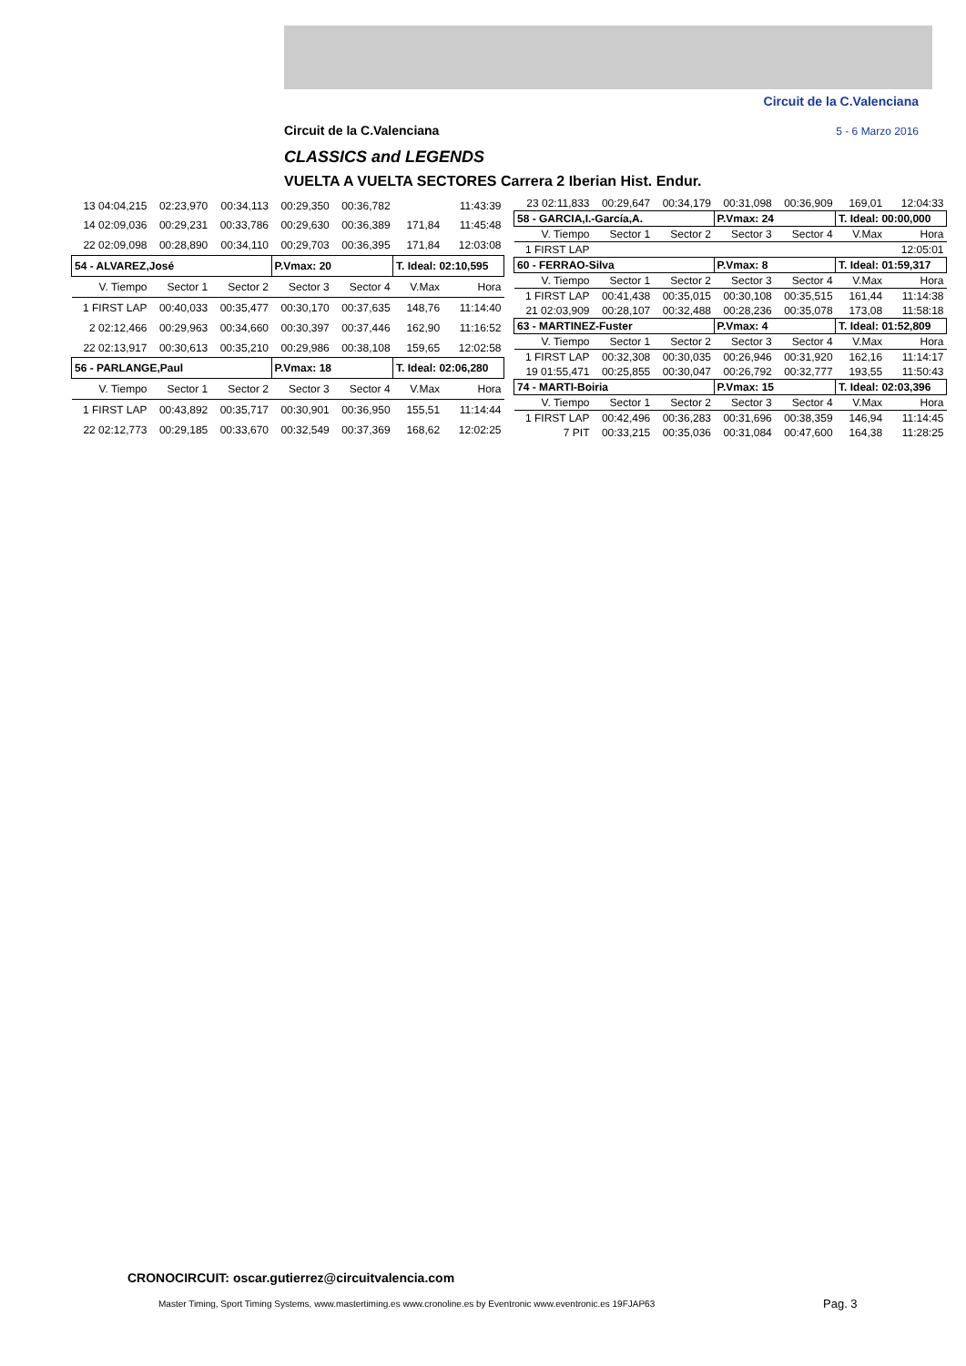Circuit de la C.Valenciana
Circuit de la C.Valenciana 5 - 6 Marzo 2016
CLASSICS and LEGENDS
VUELTA A VUELTA SECTORES Carrera 2 Iberian Hist. Endur.
| 13 04:04,215 | 02:23,970 | 00:34,113 | 00:29,350 | 00:36,782 | | 11:43:39 |
| 14 02:09,036 | 00:29,231 | 00:33,786 | 00:29,630 | 00:36,389 | 171,84 | 11:45:48 |
| 22 02:09,098 | 00:28,890 | 00:34,110 | 00:29,703 | 00:36,395 | 171,84 | 12:03:08 |
| 54 - ALVAREZ,José | | | P.Vmax: 20 | | T. Ideal: 02:10,595 | |
| V. Tiempo | Sector 1 | Sector 2 | Sector 3 | Sector 4 | V.Max | Hora |
| 1 FIRST LAP | 00:40,033 | 00:35,477 | 00:30,170 | 00:37,635 | 148,76 | 11:14:40 |
| 2 02:12,466 | 00:29,963 | 00:34,660 | 00:30,397 | 00:37,446 | 162,90 | 11:16:52 |
| 22 02:13,917 | 00:30,613 | 00:35,210 | 00:29,986 | 00:38,108 | 159,65 | 12:02:58 |
| 56 - PARLANGE,Paul | | | P.Vmax: 18 | | T. Ideal: 02:06,280 | |
| V. Tiempo | Sector 1 | Sector 2 | Sector 3 | Sector 4 | V.Max | Hora |
| 1 FIRST LAP | 00:43,892 | 00:35,717 | 00:30,901 | 00:36,950 | 155,51 | 11:14:44 |
| 22 02:12,773 | 00:29,185 | 00:33,670 | 00:32,549 | 00:37,369 | 168,62 | 12:02:25 |
| 23 02:11,833 | 00:29,647 | 00:34,179 | 00:31,098 | 00:36,909 | 169,01 | 12:04:33 |
| 58 - GARCIA,I.-García,A. | | | P.Vmax: 24 | | T. Ideal: 00:00,000 | |
| V. Tiempo | Sector 1 | Sector 2 | Sector 3 | Sector 4 | V.Max | Hora |
| 1 FIRST LAP | | | | | | 12:05:01 |
| 60 - FERRAO-Silva | | | P.Vmax: 8 | | T. Ideal: 01:59,317 | |
| V. Tiempo | Sector 1 | Sector 2 | Sector 3 | Sector 4 | V.Max | Hora |
| 1 FIRST LAP | 00:41,438 | 00:35,015 | 00:30,108 | 00:35,515 | 161,44 | 11:14:38 |
| 21 02:03,909 | 00:28,107 | 00:32,488 | 00:28,236 | 00:35,078 | 173,08 | 11:58:18 |
| 63 - MARTINEZ-Fuster | | | P.Vmax: 4 | | T. Ideal: 01:52,809 | |
| V. Tiempo | Sector 1 | Sector 2 | Sector 3 | Sector 4 | V.Max | Hora |
| 1 FIRST LAP | 00:32,308 | 00:30,035 | 00:26,946 | 00:31,920 | 162,16 | 11:14:17 |
| 19 01:55,471 | 00:25,855 | 00:30,047 | 00:26,792 | 00:32,777 | 193,55 | 11:50:43 |
| 74 - MARTI-Boiria | | | P.Vmax: 15 | | T. Ideal: 02:03,396 | |
| V. Tiempo | Sector 1 | Sector 2 | Sector 3 | Sector 4 | V.Max | Hora |
| 1 FIRST LAP | 00:42,496 | 00:36,283 | 00:31,696 | 00:38,359 | 146,94 | 11:14:45 |
| 7 PIT | 00:33,215 | 00:35,036 | 00:31,084 | 00:47,600 | 164,38 | 11:28:25 |
CRONOCIRCUIT: oscar.gutierrez@circuitvalencia.com
Master Timing, Sport Timing Systems, www.mastertiming.es www.cronoline.es by Eventronic www.eventronic.es 19FJAP63
Pag. 3